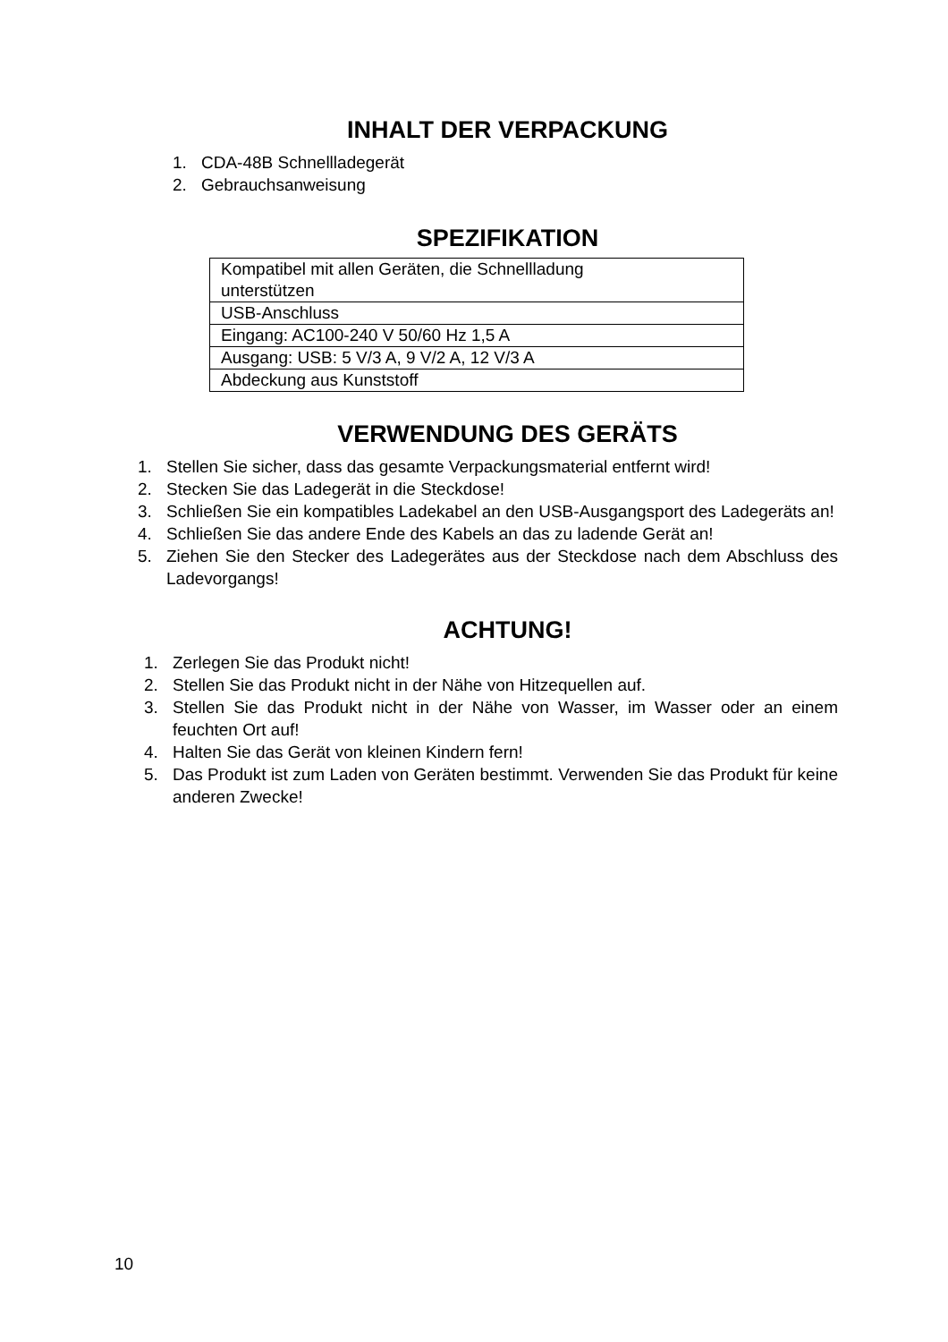INHALT DER VERPACKUNG
1. CDA-48B Schnellladegerät
2. Gebrauchsanweisung
SPEZIFIKATION
| Kompatibel mit allen Geräten, die Schnellladung unterstützen |
| USB-Anschluss |
| Eingang: AC100-240 V 50/60 Hz 1,5 A |
| Ausgang: USB: 5 V/3 A, 9 V/2 A, 12 V/3 A |
| Abdeckung aus Kunststoff |
VERWENDUNG DES GERÄTS
1. Stellen Sie sicher, dass das gesamte Verpackungsmaterial entfernt wird!
2. Stecken Sie das Ladegerät in die Steckdose!
3. Schließen Sie ein kompatibles Ladekabel an den USB-Ausgangsport des Ladegeräts an!
4. Schließen Sie das andere Ende des Kabels an das zu ladende Gerät an!
5. Ziehen Sie den Stecker des Ladegerätes aus der Steckdose nach dem Abschluss des Ladevorgangs!
ACHTUNG!
1. Zerlegen Sie das Produkt nicht!
2. Stellen Sie das Produkt nicht in der Nähe von Hitzequellen auf.
3. Stellen Sie das Produkt nicht in der Nähe von Wasser, im Wasser oder an einem feuchten Ort auf!
4. Halten Sie das Gerät von kleinen Kindern fern!
5. Das Produkt ist zum Laden von Geräten bestimmt. Verwenden Sie das Produkt für keine anderen Zwecke!
10